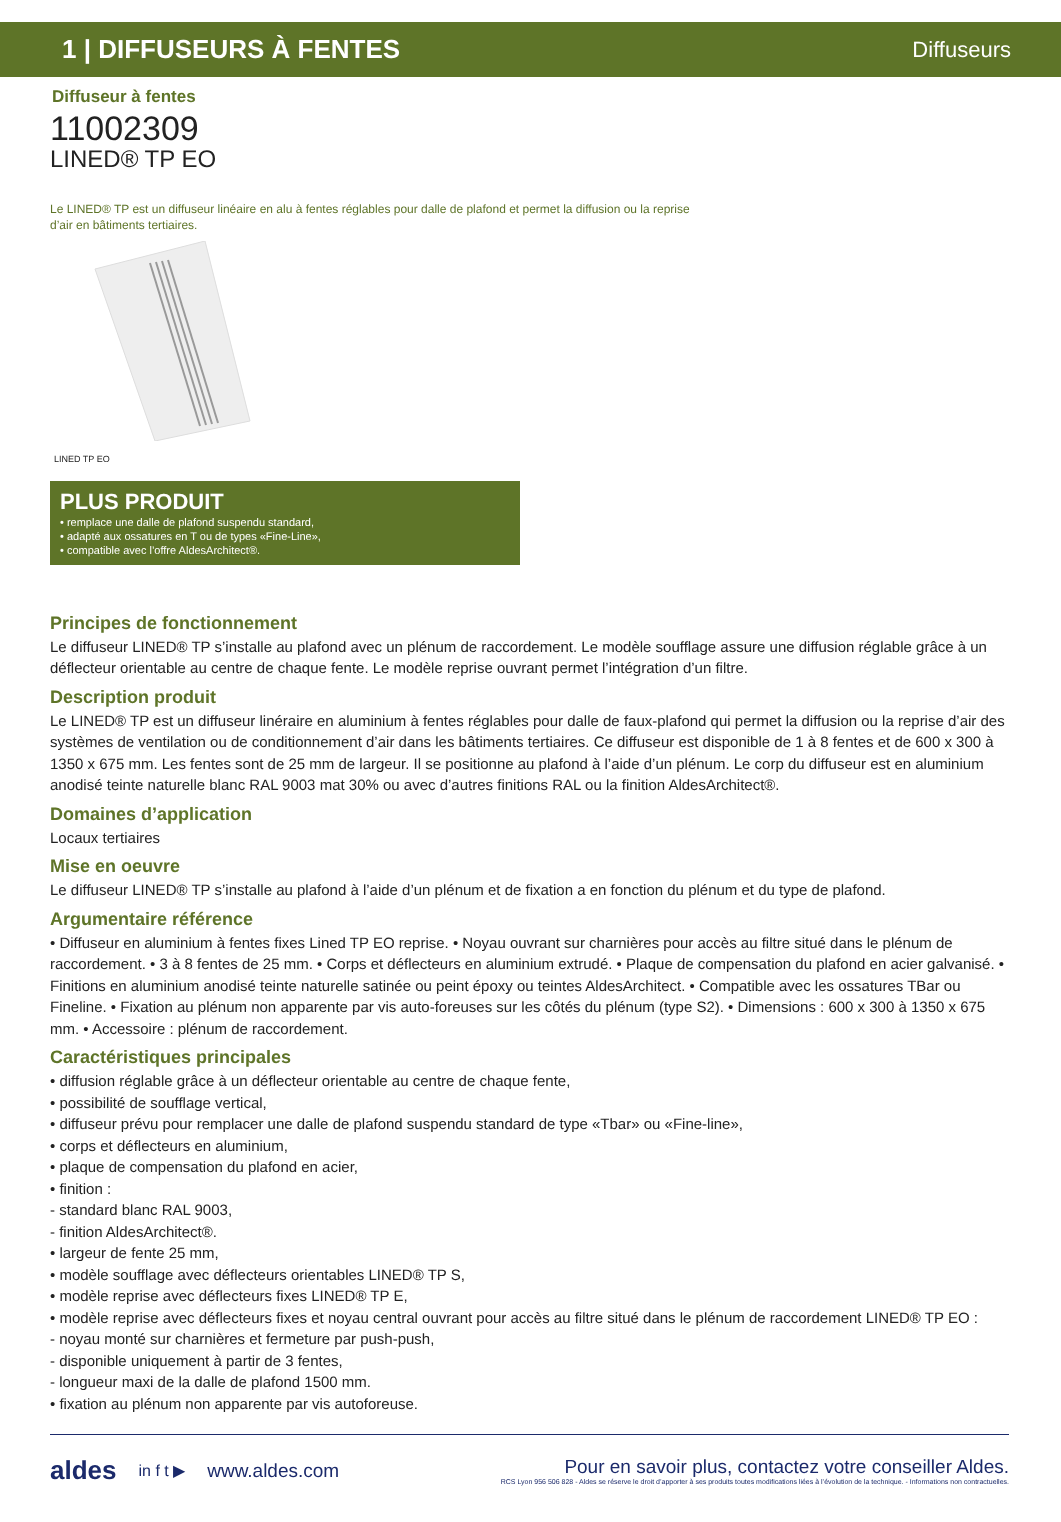1 | DIFFUSEURS À FENTES
Diffuseurs
Diffuseur à fentes
11002309
LINED® TP EO
Le LINED® TP est un diffuseur linéaire en alu à fentes réglables pour dalle de plafond et permet la diffusion ou la reprise d’air en bâtiments tertiaires.
LINED TP EO
PLUS PRODUIT
• remplace une dalle de plafond suspendu standard,
• adapté aux ossatures en T ou de types «Fine-Line»,
• compatible avec l’offre AldesArchitect®.
Principes de fonctionnement
Le diffuseur LINED® TP s’installe au plafond avec un plénum de raccordement. Le modèle soufflage assure une diffusion réglable grâce à un déflecteur orientable au centre de chaque fente. Le modèle reprise ouvrant permet l’intégration d’un filtre.
Description produit
Le LINED® TP est un diffuseur linéraire en aluminium à fentes réglables pour dalle de faux-plafond qui permet la diffusion ou la reprise d’air des systèmes de ventilation ou de conditionnement d’air dans les bâtiments tertiaires. Ce diffuseur est disponible de 1 à 8 fentes et de 600 x 300 à 1350 x 675 mm. Les fentes sont de 25 mm de largeur. Il se positionne au plafond à l’aide d’un plénum. Le corp du diffuseur est en aluminium anodisé teinte naturelle blanc RAL 9003 mat 30% ou avec d’autres finitions RAL ou la finition AldesArchitect®.
Domaines d’application
Locaux tertiaires
Mise en oeuvre
Le diffuseur LINED® TP s’installe au plafond à l’aide d’un plénum et de fixation a en fonction du plénum et du type de plafond.
Argumentaire référence
• Diffuseur en aluminium à fentes fixes Lined TP EO reprise. • Noyau ouvrant sur charnières pour accès au filtre situé dans le plénum de raccordement. • 3 à 8 fentes de 25 mm. • Corps et déflecteurs en aluminium extrudé. • Plaque de compensation du plafond en acier galvanisé. • Finitions en aluminium anodisé teinte naturelle satinée ou peint époxy ou teintes AldesArchitect. • Compatible avec les ossatures TBar ou Fineline. • Fixation au plénum non apparente par vis auto-foreuses sur les côtés du plénum (type S2). • Dimensions : 600 x 300 à 1350 x 675 mm. • Accessoire : plénum de raccordement.
Caractéristiques principales
• diffusion réglable grâce à un déflecteur orientable au centre de chaque fente,
• possibilité de soufflage vertical,
• diffuseur prévu pour remplacer une dalle de plafond suspendu standard de type «Tbar» ou «Fine-line»,
• corps et déflecteurs en aluminium,
• plaque de compensation du plafond en acier,
• finition :
- standard blanc RAL 9003,
- finition AldesArchitect®.
• largeur de fente 25 mm,
• modèle soufflage avec déflecteurs orientables LINED® TP S,
• modèle reprise avec déflecteurs fixes LINED® TP E,
• modèle reprise avec déflecteurs fixes et noyau central ouvrant pour accès au filtre situé dans le plénum de raccordement LINED® TP EO :
- noyau monté sur charnières et fermeture par push-push,
- disponible uniquement à partir de 3 fentes,
- longueur maxi de la dalle de plafond 1500 mm.
• fixation au plénum non apparente par vis autoforeuse.
aldes in f t ▶ www.aldes.com
Pour en savoir plus, contactez votre conseiller Aldes.
RCS Lyon 956 506 828 - Aldes se réserve le droit d’apporter à ses produits toutes modifications liées à l’évolution de la technique. - Informations non contractuelles.